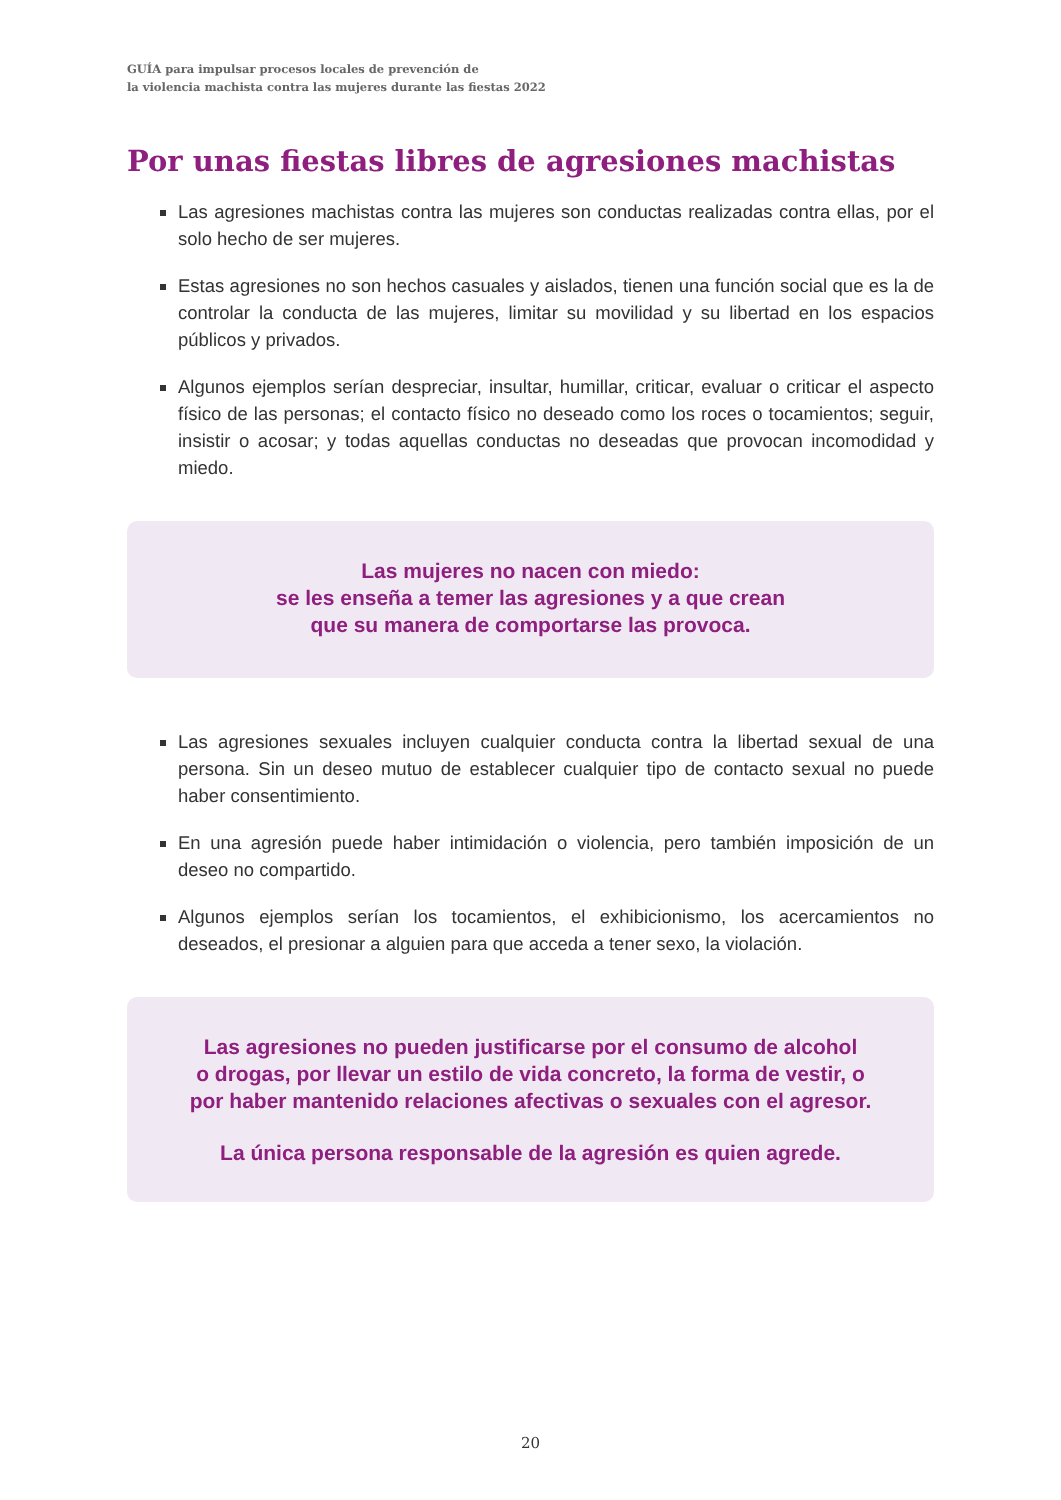GUÍA para impulsar procesos locales de prevención de
la violencia machista contra las mujeres durante las fiestas 2022
Por unas fiestas libres de agresiones machistas
Las agresiones machistas contra las mujeres son conductas realizadas contra ellas, por el solo hecho de ser mujeres.
Estas agresiones no son hechos casuales y aislados, tienen una función social que es la de controlar la conducta de las mujeres, limitar su movilidad y su libertad en los espacios públicos y privados.
Algunos ejemplos serían despreciar, insultar, humillar, criticar, evaluar o criticar el aspecto físico de las personas; el contacto físico no deseado como los roces o tocamientos; seguir, insistir o acosar; y todas aquellas conductas no deseadas que provocan incomodidad y miedo.
Las mujeres no nacen con miedo:
se les enseña a temer las agresiones y a que crean
que su manera de comportarse las provoca.
Las agresiones sexuales incluyen cualquier conducta contra la libertad sexual de una persona. Sin un deseo mutuo de establecer cualquier tipo de contacto sexual no puede haber consentimiento.
En una agresión puede haber intimidación o violencia, pero también imposición de un deseo no compartido.
Algunos ejemplos serían los tocamientos, el exhibicionismo, los acercamientos no deseados, el presionar a alguien para que acceda a tener sexo, la violación.
Las agresiones no pueden justificarse por el consumo de alcohol
o drogas, por llevar un estilo de vida concreto, la forma de vestir, o
por haber mantenido relaciones afectivas o sexuales con el agresor.
La única persona responsable de la agresión es quien agrede.
20